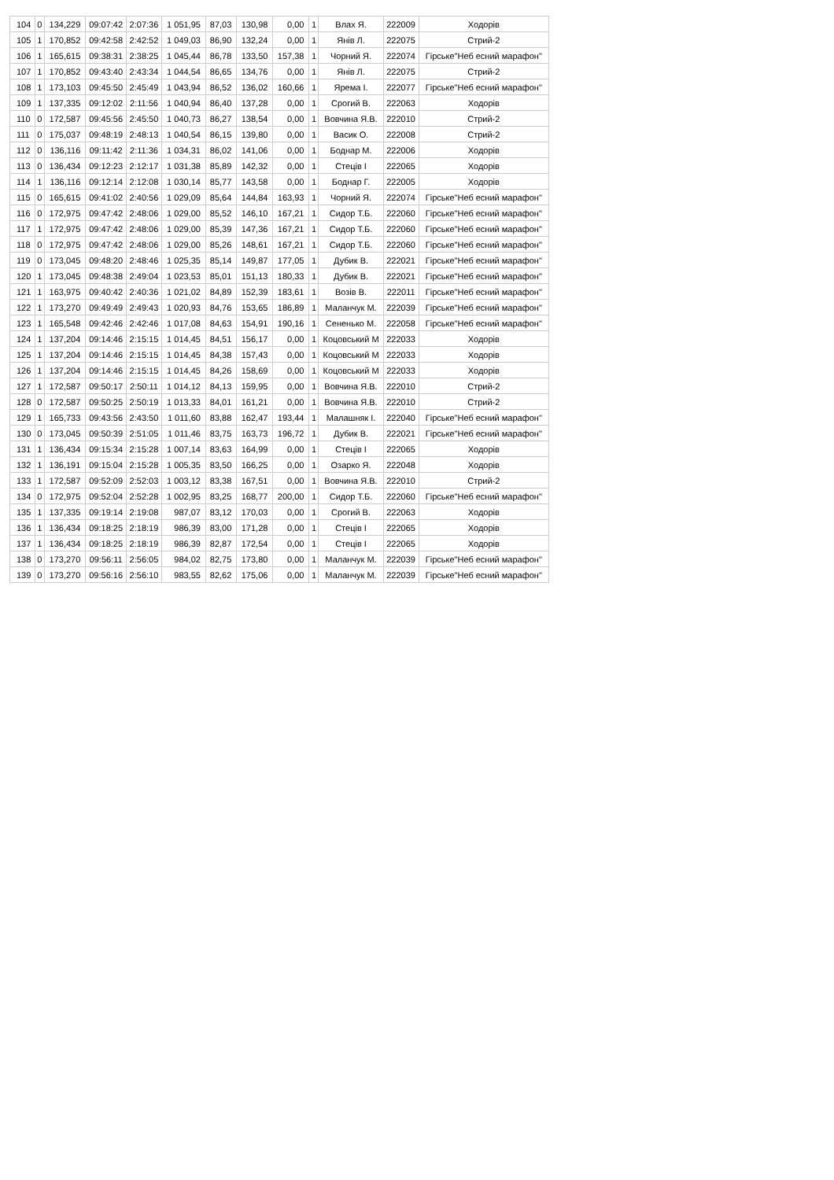| 104 | 0 | 134,229 | 09:07:42 | 2:07:36 | 1 051,95 | 87,03 | 130,98 | 0,00 | 1 | Влах Я. | 222009 | Ходорів |
| 105 | 1 | 170,852 | 09:42:58 | 2:42:52 | 1 049,03 | 86,90 | 132,24 | 0,00 | 1 | Янів Л. | 222075 | Стрий-2 |
| 106 | 1 | 165,615 | 09:38:31 | 2:38:25 | 1 045,44 | 86,78 | 133,50 | 157,38 | 1 | Чорний Я. | 222074 | Гірське"Неб есний марафон" |
| 107 | 1 | 170,852 | 09:43:40 | 2:43:34 | 1 044,54 | 86,65 | 134,76 | 0,00 | 1 | Янів Л. | 222075 | Стрий-2 |
| 108 | 1 | 173,103 | 09:45:50 | 2:45:49 | 1 043,94 | 86,52 | 136,02 | 160,66 | 1 | Ярема І. | 222077 | Гірське"Неб есний марафон" |
| 109 | 1 | 137,335 | 09:12:02 | 2:11:56 | 1 040,94 | 86,40 | 137,28 | 0,00 | 1 | Срогий В. | 222063 | Ходорів |
| 110 | 0 | 172,587 | 09:45:56 | 2:45:50 | 1 040,73 | 86,27 | 138,54 | 0,00 | 1 | Вовчина Я.В. | 222010 | Стрий-2 |
| 111 | 0 | 175,037 | 09:48:19 | 2:48:13 | 1 040,54 | 86,15 | 139,80 | 0,00 | 1 | Васик О. | 222008 | Стрий-2 |
| 112 | 0 | 136,116 | 09:11:42 | 2:11:36 | 1 034,31 | 86,02 | 141,06 | 0,00 | 1 | Боднар М. | 222006 | Ходорів |
| 113 | 0 | 136,434 | 09:12:23 | 2:12:17 | 1 031,38 | 85,89 | 142,32 | 0,00 | 1 | Стеців І | 222065 | Ходорів |
| 114 | 1 | 136,116 | 09:12:14 | 2:12:08 | 1 030,14 | 85,77 | 143,58 | 0,00 | 1 | Боднар Г. | 222005 | Ходорів |
| 115 | 0 | 165,615 | 09:41:02 | 2:40:56 | 1 029,09 | 85,64 | 144,84 | 163,93 | 1 | Чорний Я. | 222074 | Гірське"Неб есний марафон" |
| 116 | 0 | 172,975 | 09:47:42 | 2:48:06 | 1 029,00 | 85,52 | 146,10 | 167,21 | 1 | Сидор Т.Б. | 222060 | Гірське"Неб есний марафон" |
| 117 | 1 | 172,975 | 09:47:42 | 2:48:06 | 1 029,00 | 85,39 | 147,36 | 167,21 | 1 | Сидор Т.Б. | 222060 | Гірське"Неб есний марафон" |
| 118 | 0 | 172,975 | 09:47:42 | 2:48:06 | 1 029,00 | 85,26 | 148,61 | 167,21 | 1 | Сидор Т.Б. | 222060 | Гірське"Неб есний марафон" |
| 119 | 0 | 173,045 | 09:48:20 | 2:48:46 | 1 025,35 | 85,14 | 149,87 | 177,05 | 1 | Дубик В. | 222021 | Гірське"Неб есний марафон" |
| 120 | 1 | 173,045 | 09:48:38 | 2:49:04 | 1 023,53 | 85,01 | 151,13 | 180,33 | 1 | Дубик В. | 222021 | Гірське"Неб есний марафон" |
| 121 | 1 | 163,975 | 09:40:42 | 2:40:36 | 1 021,02 | 84,89 | 152,39 | 183,61 | 1 | Возів В. | 222011 | Гірське"Неб есний марафон" |
| 122 | 1 | 173,270 | 09:49:49 | 2:49:43 | 1 020,93 | 84,76 | 153,65 | 186,89 | 1 | Маланчук М. | 222039 | Гірське"Неб есний марафон" |
| 123 | 1 | 165,548 | 09:42:46 | 2:42:46 | 1 017,08 | 84,63 | 154,91 | 190,16 | 1 | Сененько М. | 222058 | Гірське"Неб есний марафон" |
| 124 | 1 | 137,204 | 09:14:46 | 2:15:15 | 1 014,45 | 84,51 | 156,17 | 0,00 | 1 | Коцовський М | 222033 | Ходорів |
| 125 | 1 | 137,204 | 09:14:46 | 2:15:15 | 1 014,45 | 84,38 | 157,43 | 0,00 | 1 | Коцовський М | 222033 | Ходорів |
| 126 | 1 | 137,204 | 09:14:46 | 2:15:15 | 1 014,45 | 84,26 | 158,69 | 0,00 | 1 | Коцовський М | 222033 | Ходорів |
| 127 | 1 | 172,587 | 09:50:17 | 2:50:11 | 1 014,12 | 84,13 | 159,95 | 0,00 | 1 | Вовчина Я.В. | 222010 | Стрий-2 |
| 128 | 0 | 172,587 | 09:50:25 | 2:50:19 | 1 013,33 | 84,01 | 161,21 | 0,00 | 1 | Вовчина Я.В. | 222010 | Стрий-2 |
| 129 | 1 | 165,733 | 09:43:56 | 2:43:50 | 1 011,60 | 83,88 | 162,47 | 193,44 | 1 | Малашняк І. | 222040 | Гірське"Неб есний марафон" |
| 130 | 0 | 173,045 | 09:50:39 | 2:51:05 | 1 011,46 | 83,75 | 163,73 | 196,72 | 1 | Дубик В. | 222021 | Гірське"Неб есний марафон" |
| 131 | 1 | 136,434 | 09:15:34 | 2:15:28 | 1 007,14 | 83,63 | 164,99 | 0,00 | 1 | Стеців І | 222065 | Ходорів |
| 132 | 1 | 136,191 | 09:15:04 | 2:15:28 | 1 005,35 | 83,50 | 166,25 | 0,00 | 1 | Озарко Я. | 222048 | Ходорів |
| 133 | 1 | 172,587 | 09:52:09 | 2:52:03 | 1 003,12 | 83,38 | 167,51 | 0,00 | 1 | Вовчина Я.В. | 222010 | Стрий-2 |
| 134 | 0 | 172,975 | 09:52:04 | 2:52:28 | 1 002,95 | 83,25 | 168,77 | 200,00 | 1 | Сидор Т.Б. | 222060 | Гірське"Неб есний марафон" |
| 135 | 1 | 137,335 | 09:19:14 | 2:19:08 | 987,07 | 83,12 | 170,03 | 0,00 | 1 | Срогий В. | 222063 | Ходорів |
| 136 | 1 | 136,434 | 09:18:25 | 2:18:19 | 986,39 | 83,00 | 171,28 | 0,00 | 1 | Стеців І | 222065 | Ходорів |
| 137 | 1 | 136,434 | 09:18:25 | 2:18:19 | 986,39 | 82,87 | 172,54 | 0,00 | 1 | Стеців І | 222065 | Ходорів |
| 138 | 0 | 173,270 | 09:56:11 | 2:56:05 | 984,02 | 82,75 | 173,80 | 0,00 | 1 | Маланчук М. | 222039 | Гірське"Неб есний марафон" |
| 139 | 0 | 173,270 | 09:56:16 | 2:56:10 | 983,55 | 82,62 | 175,06 | 0,00 | 1 | Маланчук М. | 222039 | Гірське"Неб есний марафон" |